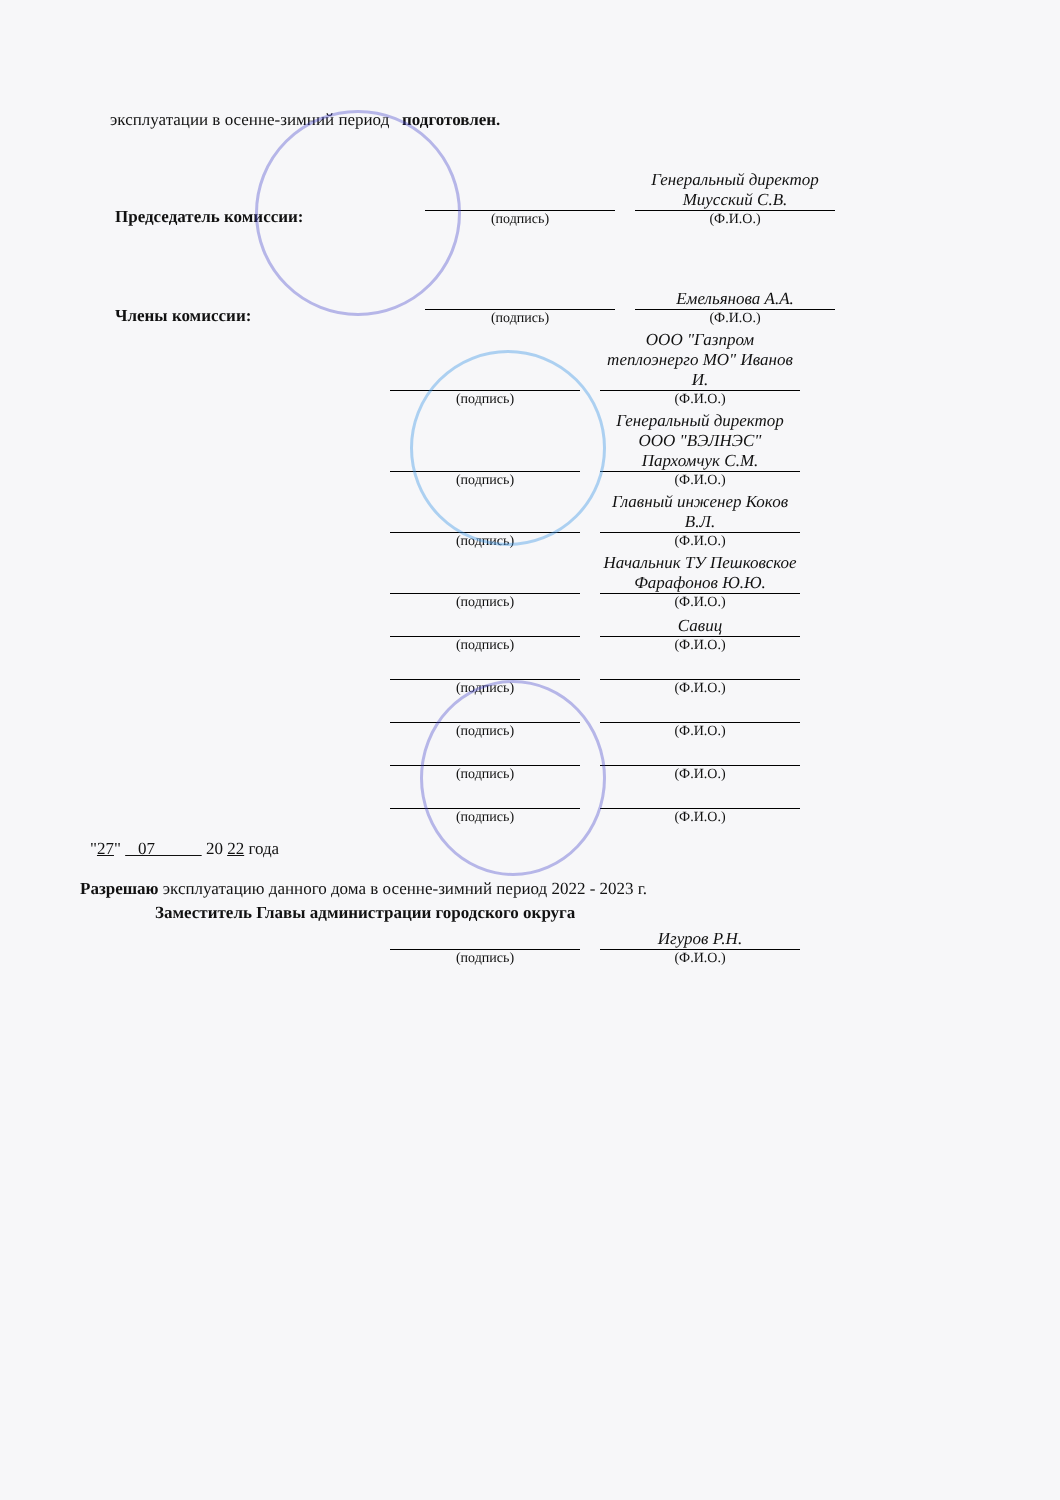эксплуатации в осенне-зимний период подготовлен.
Председатель комиссии:
(подпись)
Генеральный директор Миусский С.В.
(Ф.И.О.)
Члены комиссии:
(подпись)
Емельянова А.А.
(Ф.И.О.)
(подпись)
ООО "Газпром теплоэнерго МО" Иванов И.
(Ф.И.О.)
(подпись)
Генеральный директор ООО "ВЭЛНЭС" Пархомчук С.М.
(Ф.И.О.)
(подпись)
Главный инженер Коков В.Л.
(Ф.И.О.)
(подпись)
Начальник ТУ Пешковское Фарафонов Ю.Ю.
(Ф.И.О.)
(подпись)
Савиц
(Ф.И.О.)
(подпись)
(Ф.И.О.)
(подпись)
(Ф.И.О.)
(подпись)
(Ф.И.О.)
(подпись)
(Ф.И.О.)
"27" 07 20 22 года
Разрешаю эксплуатацию данного дома в осенне-зимний период 2022 - 2023 г.
Заместитель Главы администрации городского округа
(подпись)
Игуров Р.Н.
(Ф.И.О.)